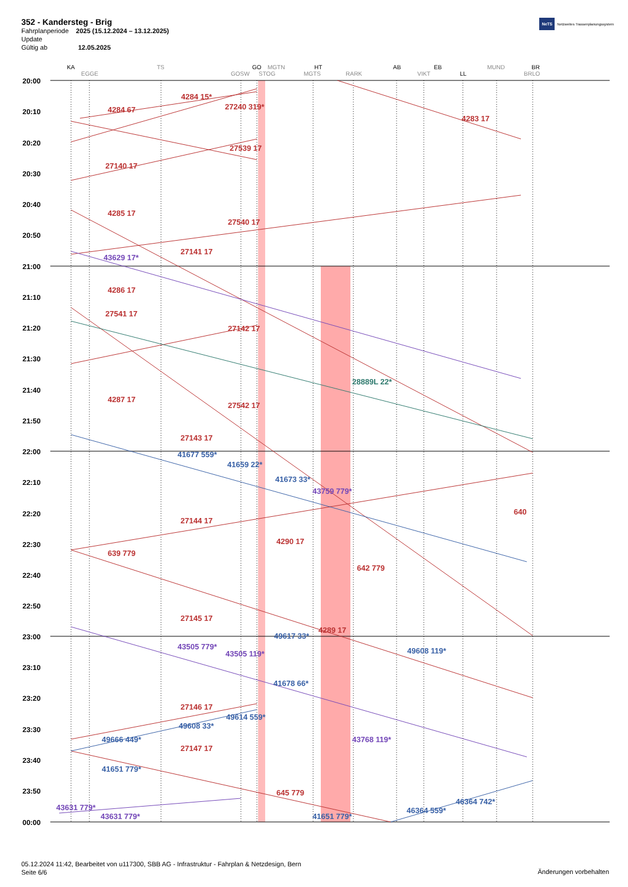352 - Kandersteg - Brig
Fahrplanperiode 2025 (15.12.2024 – 13.12.2025)
Update
Gültig ab 12.05.2025
NeTS Netzweites Trassenplanungssystem
20:00
20:10
20:20
20:30
20:40
20:50
21:00
21:10
21:20
21:30
21:40
21:50
22:00
22:10
22:20
22:30
22:40
22:50
23:00
23:10
23:20
23:30
23:40
23:50
00:00
KA
EGGE
TS
GOSW
GO
MGTN
STOG
HT
MGTS
RARK
AB
VIKT
EB
LL
MUND
BR
BRLO
4284 67
4284 15*
27240 319*
27140 17
27539 17
4283 17
4285 17
27540 17
27141 17
4286 17
27541 17
27142 17
4287 17
27542 17
27143 17
27144 17
4290 17
639 779
642 779
27145 17
4289 17
27146 17
27147 17
645 779
640
43629 17*
43505 779*
43505 119*
43759 779*
43768 119*
43631 779*
43631 779*
28889L 22*
41677 559*
41659 22*
41673 33*
49617 33*
49608 119*
41678 66*
49608 33*
49614 559*
49666 449*
41651 779*
46364 559*
46364 742*
41651 779*
05.12.2024 11:42, Bearbeitet von u117300, SBB AG - Infrastruktur - Fahrplan & Netzdesign, Bern
Seite 6/6
Änderungen vorbehalten